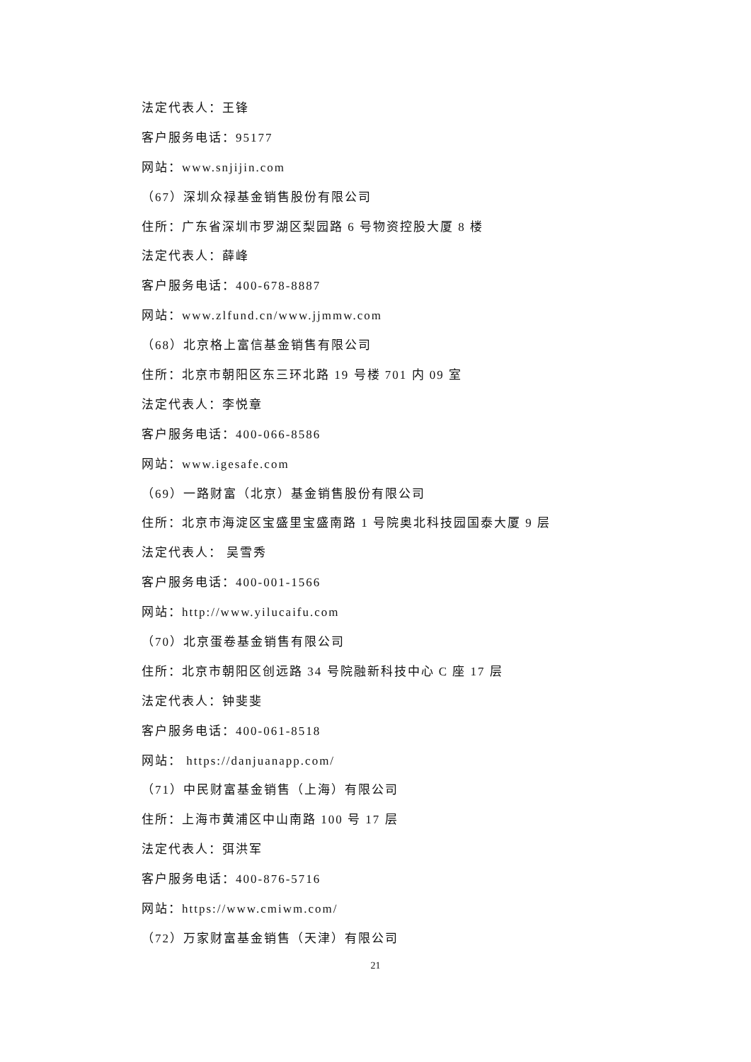法定代表人：王锋
客户服务电话：95177
网站：www.snjijin.com
（67）深圳众禄基金销售股份有限公司
住所：广东省深圳市罗湖区梨园路 6 号物资控股大厦 8 楼
法定代表人：薛峰
客户服务电话：400-678-8887
网站：www.zlfund.cn/www.jjmmw.com
（68）北京格上富信基金销售有限公司
住所：北京市朝阳区东三环北路 19 号楼 701 内 09 室
法定代表人：李悦章
客户服务电话：400-066-8586
网站：www.igesafe.com
（69）一路财富（北京）基金销售股份有限公司
住所：北京市海淀区宝盛里宝盛南路 1 号院奥北科技园国泰大厦 9 层
法定代表人： 吴雪秀
客户服务电话：400-001-1566
网站：http://www.yilucaifu.com
（70）北京蛋卷基金销售有限公司
住所：北京市朝阳区创远路 34 号院融新科技中心 C 座 17 层
法定代表人：钟斐斐
客户服务电话：400-061-8518
网站： https://danjuanapp.com/
（71）中民财富基金销售（上海）有限公司
住所：上海市黄浦区中山南路 100 号 17 层
法定代表人：弭洪军
客户服务电话：400-876-5716
网站：https://www.cmiwm.com/
（72）万家财富基金销售（天津）有限公司
21